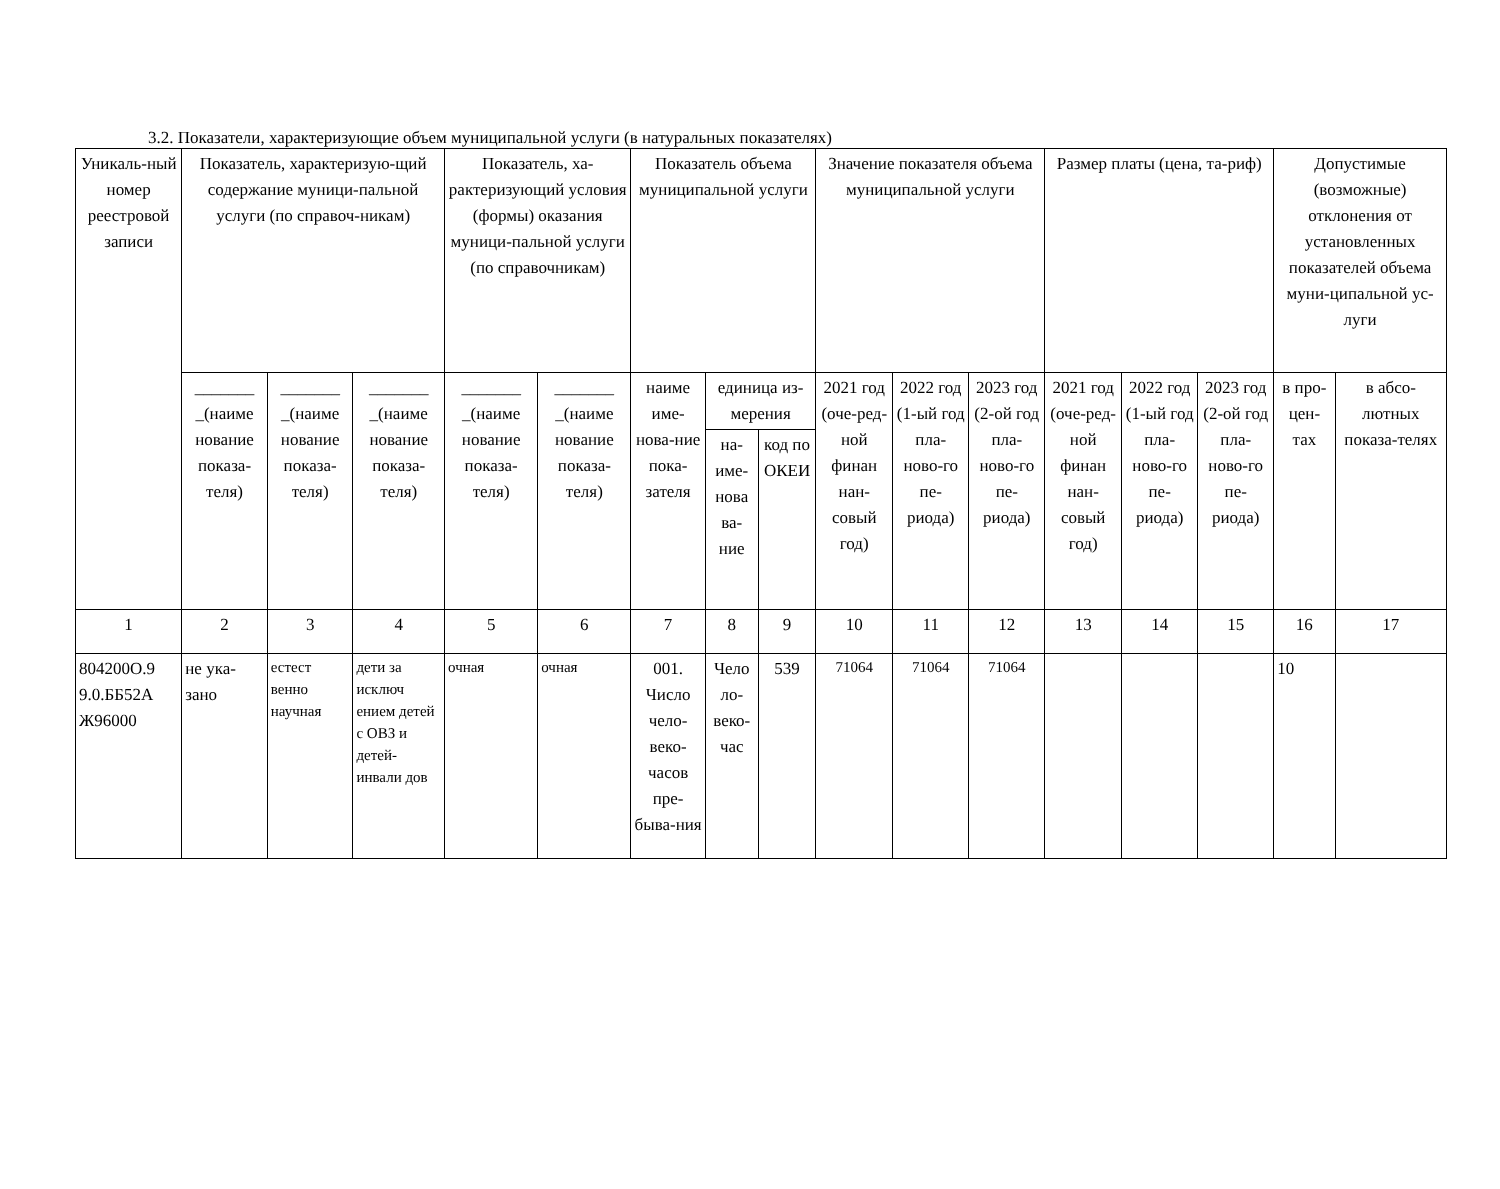3.2. Показатели, характеризующие объем муниципальной услуги (в натуральных показателях)
| Уникаль-ный номер реестровой записи | Показатель, характеризую-щий содержание муници-пальной услуги (по справоч-никам) | | | Показатель, ха-рактеризующий условия (формы) оказания муници-пальной услуги (по справочникам) | | Показатель объема муниципальной услуги | | | Значение показателя объема муниципальной услуги | | | Размер платы (цена, та-риф) | | | Допустимые (возможные) отклонения от установленных показателей объема муни-ципальной ус-луги | |
| --- | --- | --- | --- | --- | --- | --- | --- | --- | --- | --- | --- | --- | --- | --- | --- | --- |
| | _______ _(наиме нование показа-теля) | _______ _(наиме нование показа-теля) | _______ _(наиме нование показа-теля) | _______ _(наиме нование показа-теля) | _______ _(наиме нование показа-теля) | наиме име-нова-ние пока-зателя | единица из-мерения | | 2021 год (оче-ред-ной финан нан-совый год) | 2022 год (1-ый год пла-ново-го пе-риода) | 2023 год (2-ой год пла-ново-го пе-риода) | 2021 год (оче-ред-ной финан нан-совый год) | 2022 год (1-ый год пла-ново-го пе-риода) | 2023 год (2-ой год пла-ново-го пе-риода) | в про-цен-тах | в абсо-лютных показа-телях |
| | | | | | | | на-име-нова ва-ние | код по ОКЕИ | | | | | | | | |
| 1 | 2 | 3 | 4 | 5 | 6 | 7 | 8 | 9 | 10 | 11 | 12 | 13 | 14 | 15 | 16 | 17 |
| 804200О.9 9.0.ББ52А Ж96000 | не ука-зано | естест венно научная | дети за исключ ением детей с ОВЗ и детей-инвали дов | очная | очная | 001. Число чело-веко-часов пре-быва-ния | Чело ло-веко-час | 539 | 71064 | 71064 | 71064 | | | | 10 | |